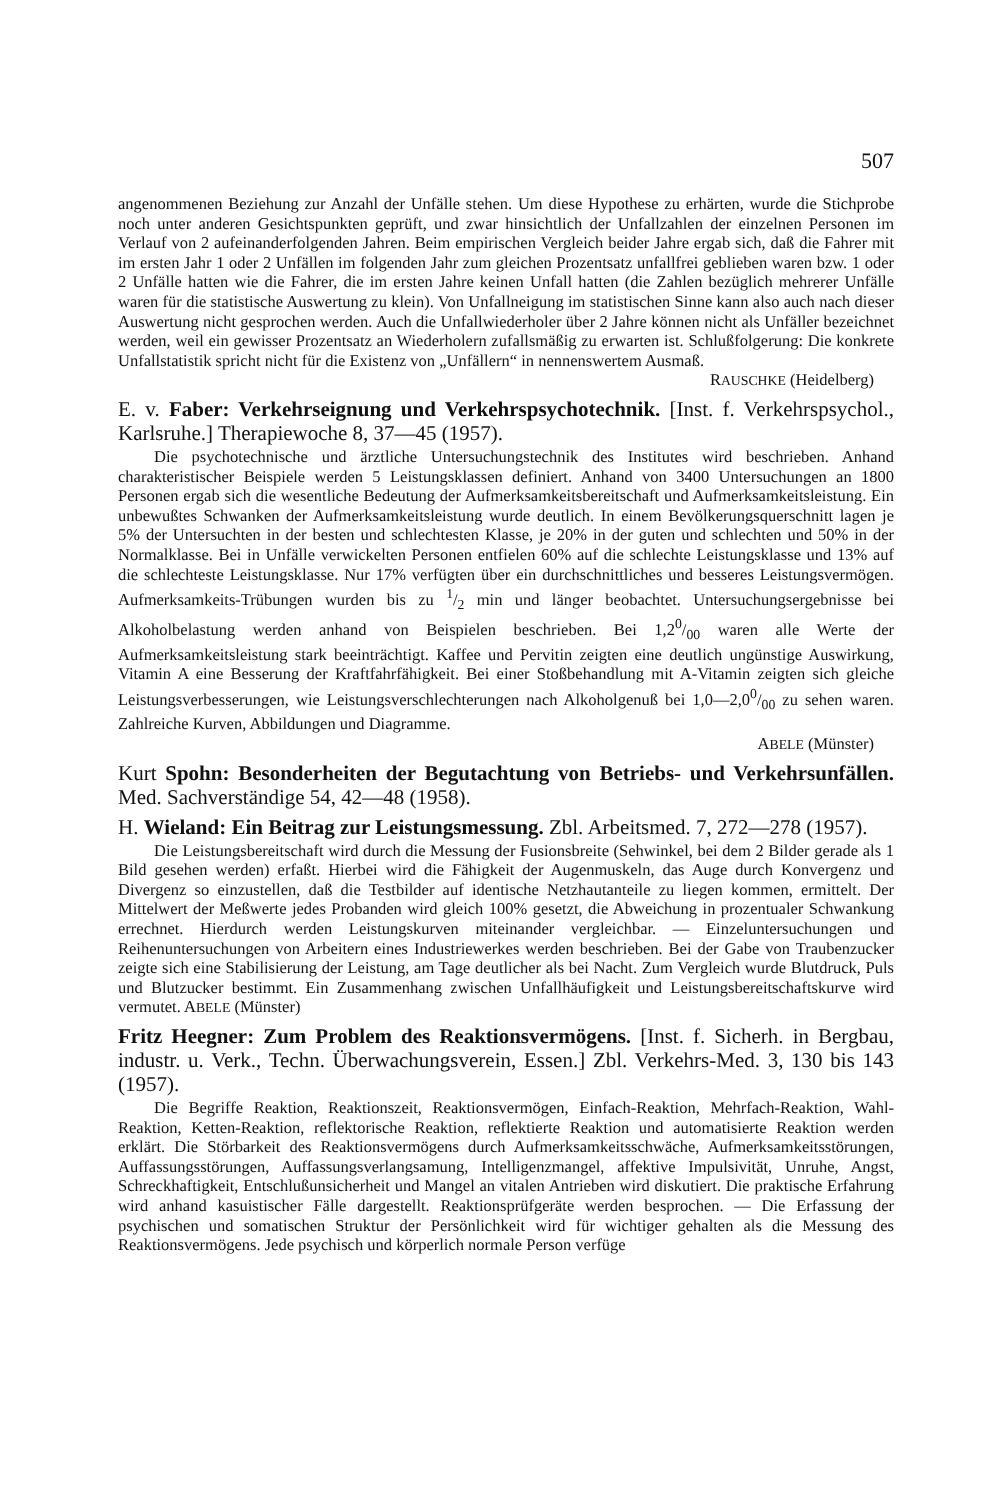507
angenommenen Beziehung zur Anzahl der Unfälle stehen. Um diese Hypothese zu erhärten, wurde die Stichprobe noch unter anderen Gesichtspunkten geprüft, und zwar hinsichtlich der Unfallzahlen der einzelnen Personen im Verlauf von 2 aufeinanderfolgenden Jahren. Beim empirischen Vergleich beider Jahre ergab sich, daß die Fahrer mit im ersten Jahr 1 oder 2 Unfällen im folgenden Jahr zum gleichen Prozentsatz unfallfrei geblieben waren bzw. 1 oder 2 Unfälle hatten wie die Fahrer, die im ersten Jahre keinen Unfall hatten (die Zahlen bezüglich mehrerer Unfälle waren für die statistische Auswertung zu klein). Von Unfallneigung im statistischen Sinne kann also auch nach dieser Auswertung nicht gesprochen werden. Auch die Unfallwiederholer über 2 Jahre können nicht als Unfäller bezeichnet werden, weil ein gewisser Prozentsatz an Wiederholern zufallsmäßig zu erwarten ist. Schlußfolgerung: Die konkrete Unfallstatistik spricht nicht für die Existenz von „Unfällern“ in nennenswertem Ausmaß.
RAUSCHKE (Heidelberg)
E. v. Faber: Verkehrseignung und Verkehrspsychotechnik. [Inst. f. Verkehrspsychol., Karlsruhe.] Therapiewoche 8, 37—45 (1957).
Die psychotechnische und ärztliche Untersuchungstechnik des Institutes wird beschrieben. Anhand charakteristischer Beispiele werden 5 Leistungsklassen definiert. Anhand von 3400 Untersuchungen an 1800 Personen ergab sich die wesentliche Bedeutung der Aufmerksamkeitsbereitschaft und Aufmerksamkeitsleistung. Ein unbewußtes Schwanken der Aufmerksamkeitsleistung wurde deutlich. In einem Bevölkerungsquerschnitt lagen je 5% der Untersuchten in der besten und schlechtesten Klasse, je 20% in der guten und schlechten und 50% in der Normalklasse. Bei in Unfälle verwickelten Personen entfielen 60% auf die schlechte Leistungsklasse und 13% auf die schlechteste Leistungsklasse. Nur 17% verfügten über ein durchschnittliches und besseres Leistungsvermögen. Aufmerksamkeits-Trübungen wurden bis zu 1/2 min und länger beobachtet. Untersuchungsergebnisse bei Alkoholbelastung werden anhand von Beispielen beschrieben. Bei 1,20/00 waren alle Werte der Aufmerksamkeitsleistung stark beeinträchtigt. Kaffee und Pervitin zeigten eine deutlich ungünstige Auswirkung, Vitamin A eine Besserung der Kraftfahrfähigkeit. Bei einer Stoßbehandlung mit A-Vitamin zeigten sich gleiche Leistungsverbesserungen, wie Leistungsverschlechterungen nach Alkoholgenuß bei 1,0—2,00/00 zu sehen waren. Zahlreiche Kurven, Abbildungen und Diagramme.
ABELE (Münster)
Kurt Spohn: Besonderheiten der Begutachtung von Betriebs- und Verkehrsunfällen. Med. Sachverständige 54, 42—48 (1958).
H. Wieland: Ein Beitrag zur Leistungsmessung. Zbl. Arbeitsmed. 7, 272—278 (1957).
Die Leistungsbereitschaft wird durch die Messung der Fusionsbreite (Sehwinkel, bei dem 2 Bilder gerade als 1 Bild gesehen werden) erfaßt. Hierbei wird die Fähigkeit der Augenmuskeln, das Auge durch Konvergenz und Divergenz so einzustellen, daß die Testbilder auf identische Netzhautanteile zu liegen kommen, ermittelt. Der Mittelwert der Meßwerte jedes Probanden wird gleich 100% gesetzt, die Abweichung in prozentualer Schwankung errechnet. Hierdurch werden Leistungskurven miteinander vergleichbar. — Einzeluntersuchungen und Reihenuntersuchungen von Arbeitern eines Industriewerkes werden beschrieben. Bei der Gabe von Traubenzucker zeigte sich eine Stabilisierung der Leistung, am Tage deutlicher als bei Nacht. Zum Vergleich wurde Blutdruck, Puls und Blutzucker bestimmt. Ein Zusammenhang zwischen Unfallhäufigkeit und Leistungsbereitschaftskurve wird vermutet. ABELE (Münster)
Fritz Heegner: Zum Problem des Reaktionsvermögens. [Inst. f. Sicherh. in Bergbau, industr. u. Verk., Techn. Überwachungsverein, Essen.] Zbl. Verkehrs-Med. 3, 130 bis 143 (1957).
Die Begriffe Reaktion, Reaktionszeit, Reaktionsvermögen, Einfach-Reaktion, Mehrfach-Reaktion, Wahl-Reaktion, Ketten-Reaktion, reflektorische Reaktion, reflektierte Reaktion und automatisierte Reaktion werden erklärt. Die Störbarkeit des Reaktionsvermögens durch Aufmerksamkeitsschwäche, Aufmerksamkeitsstörungen, Auffassungsstörungen, Auffassungsverlangsamung, Intelligenzmangel, affektive Impulsivität, Unruhe, Angst, Schreckhaftigkeit, Entschlußunsicherheit und Mangel an vitalen Antrieben wird diskutiert. Die praktische Erfahrung wird anhand kasuistischer Fälle dargestellt. Reaktionsprüfgeräte werden besprochen. — Die Erfassung der psychischen und somatischen Struktur der Persönlichkeit wird für wichtiger gehalten als die Messung des Reaktionsvermögens. Jede psychisch und körperlich normale Person verfüge